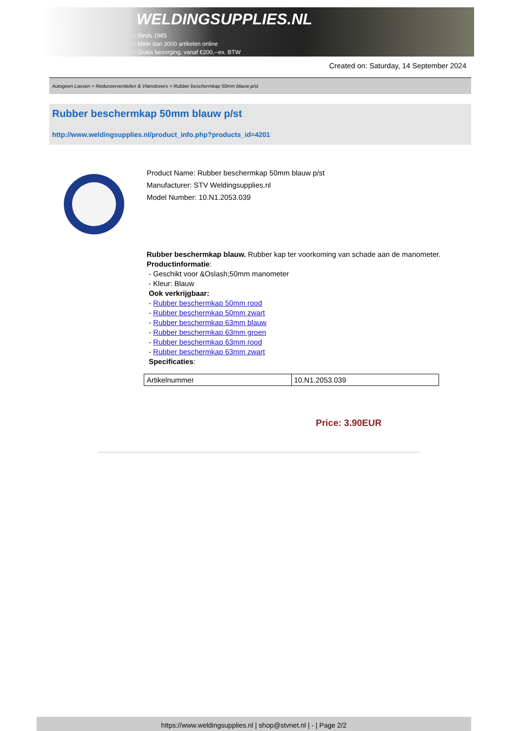WELDINGSUPPLIES.NL
- Sinds 1985
- Méér dan 3000 artikelen online
- Gratis bezorging, vanaf €200,--ex. BTW
Created on: Saturday, 14 September 2024
Autogeen Lassen > Reduceerventielen & Vlamdovers > Rubber beschermkap 50mm blauw p/st
Rubber beschermkap 50mm blauw p/st
http://www.weldingsupplies.nl/product_info.php?products_id=4201
Product Name: Rubber beschermkap 50mm blauw p/st
Manufacturer: STV Weldingsupplies.nl
Model Number: 10.N1.2053.039
Rubber beschermkap blauw. Rubber kap ter voorkoming van schade aan de manometer.
Productinformatie:
- Geschikt voor &Oslash;50mm manometer
- Kleur: Blauw
Ook verkrijgbaar:
- Rubber beschermkap 50mm rood
- Rubber beschermkap 50mm zwart
- Rubber beschermkap 63mm blauw
- Rubber beschermkap 63mm groen
- Rubber beschermkap 63mm rood
- Rubber beschermkap 63mm zwart
Specificaties:
| Artikelnummer | 10.N1.2053.039 |
Price: 3.90EUR
https://www.weldingsupplies.nl | shop@stvnet.nl | - | Page 2/2